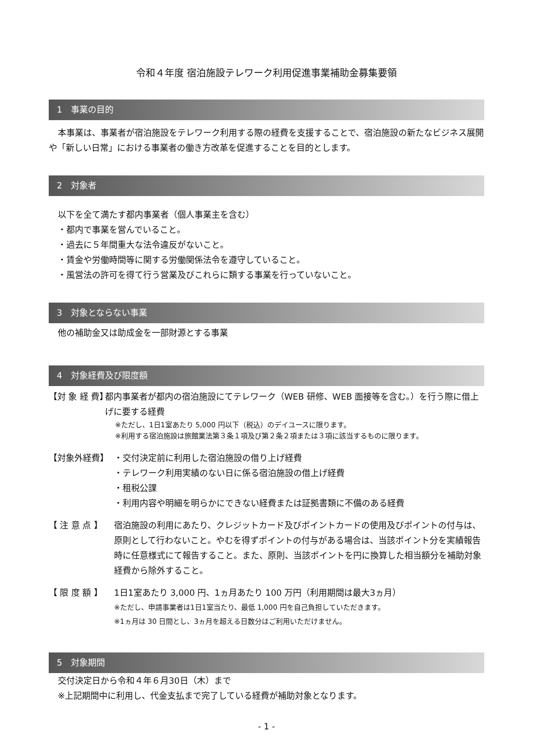令和４年度 宿泊施設テレワーク利用促進事業補助金募集要領
1　事業の目的
本事業は、事業者が宿泊施設をテレワーク利用する際の経費を支援することで、宿泊施設の新たなビジネス展開や「新しい日常」における事業者の働き方改革を促進することを目的とします。
2　対象者
以下を全て満たす都内事業者（個人事業主を含む）
・都内で事業を営んでいること。
・過去に５年間重大な法令違反がないこと。
・賃金や労働時間等に関する労働関係法令を遵守していること。
・風営法の許可を得て行う営業及びこれらに類する事業を行っていないこと。
3　対象とならない事業
他の補助金又は助成金を一部財源とする事業
4　対象経費及び限度額
【対 象 経 費】
都内事業者が都内の宿泊施設にてテレワーク（WEB 研修、WEB 面接等を含む。）を行う際に借上げに要する経費
※ただし、1日1室あたり 5,000 円以下（税込）のデイユースに限ります。
※利用する宿泊施設は旅館業法第３条１項及び第２条２項または３項に該当するものに限ります。
【対象外経費】 ・交付決定前に利用した宿泊施設の借り上げ経費
・テレワーク利用実績のない日に係る宿泊施設の借上げ経費
・租税公課
・利用内容や明細を明らかにできない経費または証拠書類に不備のある経費
【 注 意 点 】 宿泊施設の利用にあたり、クレジットカード及びポイントカードの使用及びポイントの付与は、原則として行わないこと。やむを得ずポイントの付与がある場合は、当該ポイント分を実績報告時に任意様式にて報告すること。また、原則、当該ポイントを円に換算した相当額分を補助対象経費から除外すること。
【 限 度 額 】 1日1室あたり 3,000 円、1ヵ月あたり 100 万円（利用期間は最大3ヵ月）
※ただし、申請事業者は1日1室当たり、最低 1,000 円を自己負担していただきます。
※1ヵ月は 30 日間とし、3ヵ月を超える日数分はご利用いただけません。
5　対象期間
交付決定日から令和４年６月30日（木）まで
※上記期間中に利用し、代金支払まで完了している経費が補助対象となります。
- 1 -